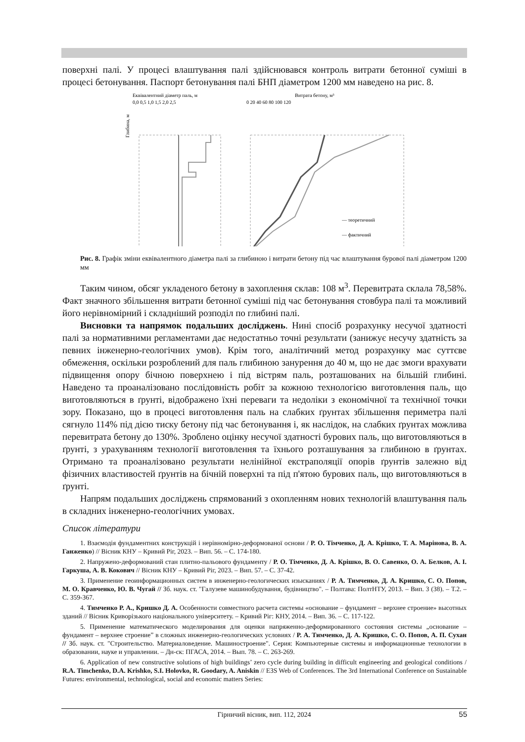поверхні палі. У процесі влаштування палі здійснювався контроль витрати бетонної суміші в процесі бетонування. Паспорт бетонування палі БНП діаметром 1200 мм наведено на рис. 8.
Еквівалентний діаметр паль, м
0,0 0,5 1,0 1,5 2,0 2,5
Витрата бетону, м³
0 20 40 60 80 100 120
Глибина, м
— теоретичний
— фактичний
Рис. 8. Графік зміни еквівалентного діаметра палі за глибиною і витрати бетону під час влаштування бурової палі діаметром 1200 мм
Таким чином, обсяг укладеного бетону в захоплення склав: 108 м<sup>3</sup>. Перевитрата склала 78,58%. Факт значного збільшення витрати бетонної суміші під час бетонування стовбура палі та можливий його нерівномірний і складніший розподіл по глибині палі.
Висновки та напрямок подальших досліджень. Нині спосіб розрахунку несучої здатності палі за нормативними регламентами дає недостатньо точні результати (занижує несучу здатність за певних інженерно-геологічних умов). Крім того, аналітичний метод розрахунку має суттєве обмеження, оскільки розроблений для паль глибиною занурення до 40 м, що не дає змоги врахувати підвищення опору бічною поверхнею і під вістрям паль, розташованих на більшій глибині. Наведено та проаналізовано послідовність робіт за кожною технологією виготовлення паль, що виготовляються в ґрунті, відображено їхні переваги та недоліки з економічної та технічної точки зору. Показано, що в процесі виготовлення паль на слабких ґрунтах збільшення периметра палі сягнуло 114% під дією тиску бетону під час бетонування і, як наслідок, на слабких ґрунтах можлива перевитрата бетону до 130%. Зроблено оцінку несучої здатності бурових паль, що виготовляються в ґрунті, з урахуванням технології виготовлення та їхнього розташування за глибиною в ґрунтах. Отримано та проаналізовано результати нелінійної екстраполяції опорів ґрунтів залежно від фізичних властивостей ґрунтів на бічній поверхні та під п'ятою бурових паль, що виготовляються в ґрунті.
Напрям подальших досліджень спрямований з охопленням нових технологій влаштування паль в складних інженерно-геологічних умовах.
Список літератури
1. Взаємодія фундаментних конструкцій і нерівномірно-деформованої основи / Р. О. Тімченко, Д. А. Крішко, Т. А. Марінова, В. А. Ганженко) // Вісник КНУ – Кривий Ріг, 2023. – Вип. 56. – С. 174-180.
2. Напружено-деформований стан плитно-пальового фундаменту / Р. О. Тімченко, Д. А. Крішко, В. О. Савенко, О. А. Белков, А. І. Гаркуша, А. В. Кокович // Вісник КНУ – Кривий Ріг, 2023. – Вип. 57. – С. 37-42.
3. Применение геоинформационных систем в инженерно-геологических изысканиях / Р. А. Тимченко, Д. А. Кришко, С. О. Попов, М. О. Кравченко, Ю. В. Чугай // Зб. наук. ст. "Галузеве машинобудування, будівництво". – Полтава: ПолтНТУ, 2013. – Вип. 3 (38). – Т.2. – С. 359-367.
4. Тимченко Р. А., Кришко Д. А. Особенности совместного расчета системы «основание – фундамент – верхнее строение» высотных зданий // Вісник Криворізького національного університету. – Кривий Ріг: КНУ, 2014. – Вип. 36. – С. 117-122.
5. Применение математического моделирования для оценки напряженно-деформированного состояния системы „основание – фундамент – верхнее строение” в сложных инженерно-геологических условиях / Р. А. Тимченко, Д. А. Кришко, С. О. Попов, А. П. Сухан // Зб. наук. ст. "Строительство. Материаловедение. Машиностроение". Серия: Компьютерные системы и информационные технологии в образовании, науке и управлении. – Дн-ск: ПГАСА, 2014. – Вып. 78. – С. 263-269.
6. Application of new constructive solutions of high buildings’ zero cycle during building in difficult engineering and geological conditions / R.A. Timchenko, D.A. Krishko, S.I. Holovko, R. Goodary, A. Aniskin // E3S Web of Conferences. The 3rd International Conference on Sustainable Futures: environmental, technological, social and economic matters Series:
Гірничий вісник, вип. 112, 2024 55